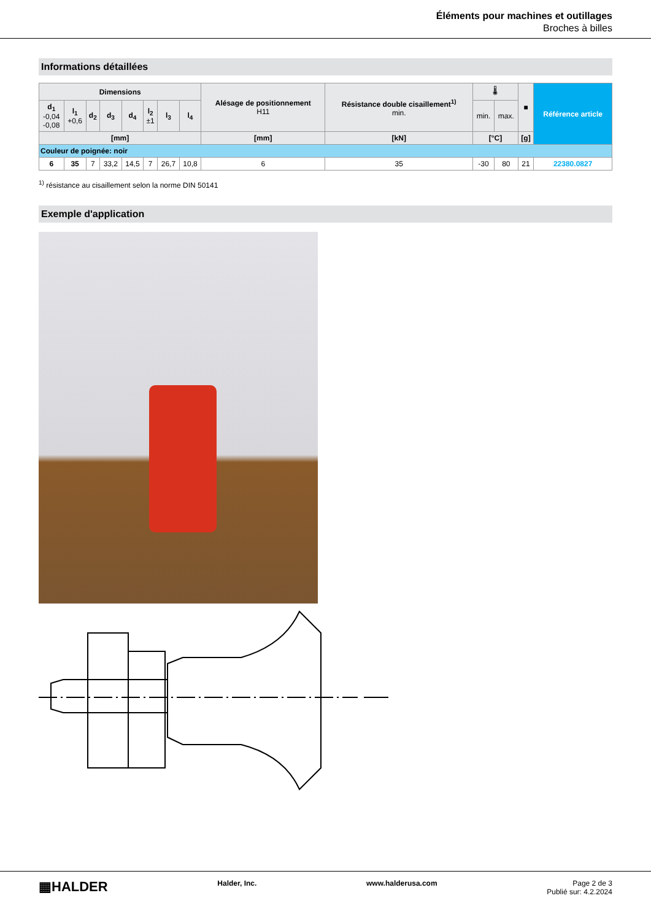Éléments pour machines et outillages
Broches à billes
Informations détaillées
| Dimensions | | | | | | | | Alésage de positionnement H11 | Résistance double cisaillement<sup>1)</sup> min. | 🌡 | | ■ | Référence article |
| --- | --- | --- | --- | --- | --- | --- | --- | --- | --- | --- | --- | --- | --- |
| d<sub>1</sub> -0,04 -0,08 | l<sub>1</sub> +0,6 | d<sub>2</sub> | d<sub>3</sub> | d<sub>4</sub> | l<sub>2</sub> ±1 | l<sub>3</sub> | l<sub>4</sub> | | | min. | max. | | |
| [mm] | | | | | | | | [mm] | [kN] | [°C] | | [g] | |
| Couleur de poignée: noir | | | | | | | | | | | | | |
| 6 | 35 | 7 | 33,2 | 14,5 | 7 | 26,7 | 10,8 | 6 | 35 | -30 | 80 | 21 | 22380.0827 |
<sup>1)</sup> résistance au cisaillement selon la norme DIN 50141
Exemple d'application
▦HALDER
Halder, Inc. www.halderusa.com Page 2 de 3
Publié sur: 4.2.2024